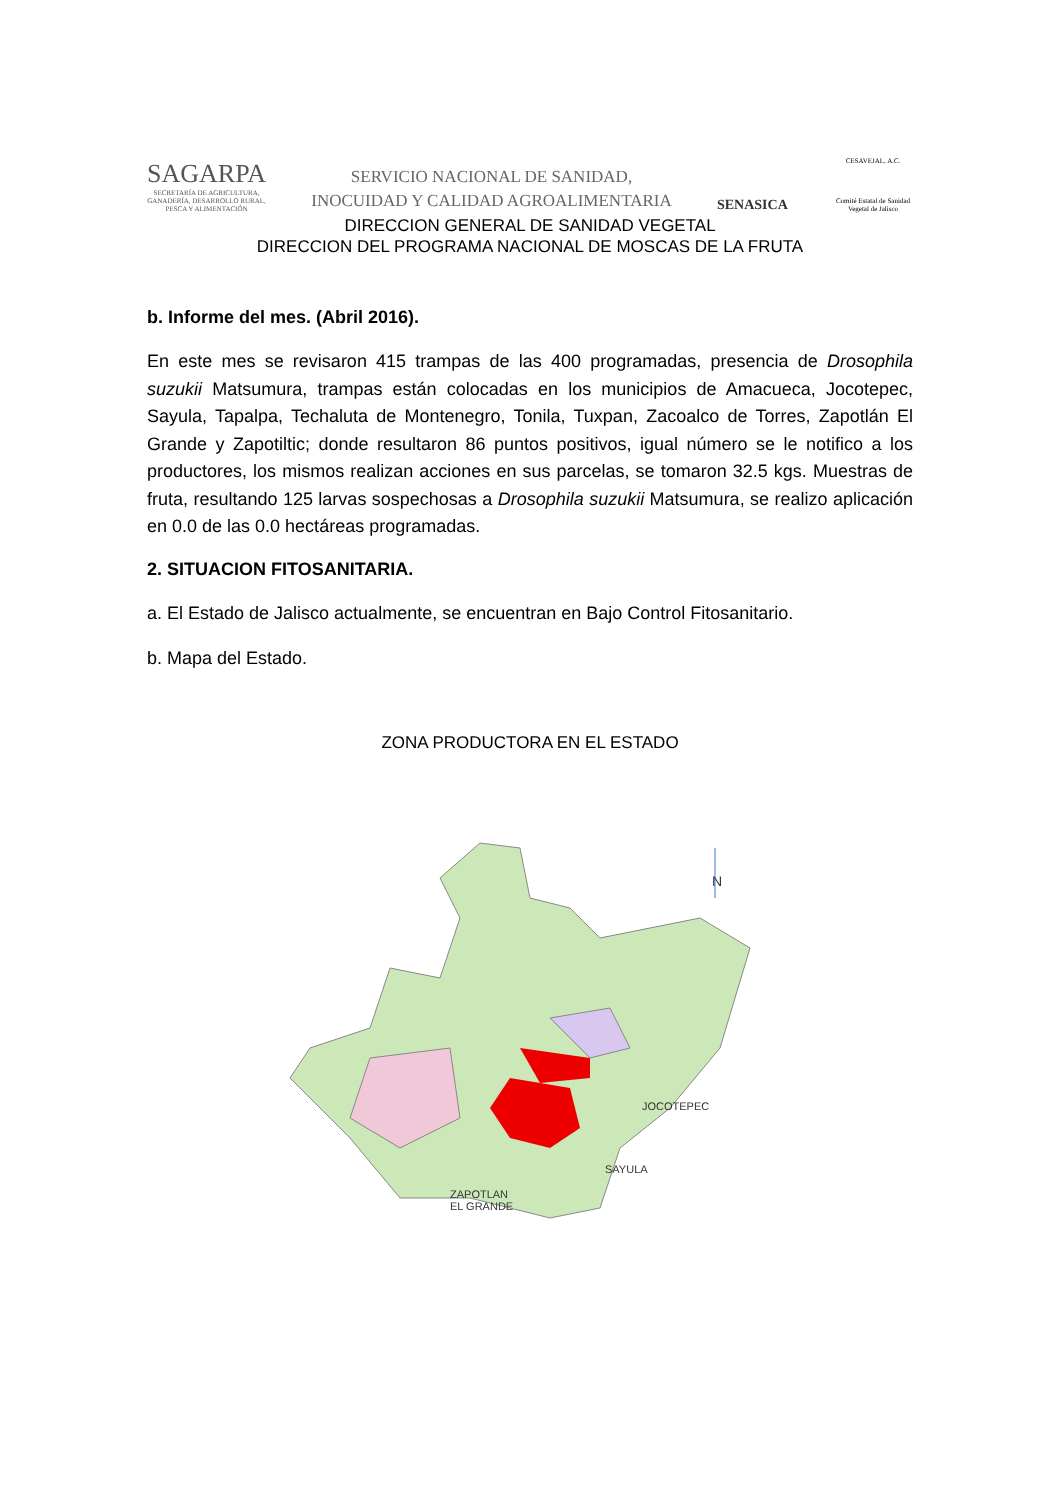SAGARPA
SECRETARÍA DE AGRICULTURA,
GANADERÍA, DESARROLLO RURAL,
PESCA Y ALIMENTACIÓN
SERVICIO NACIONAL DE SANIDAD,
INOCUIDAD Y CALIDAD AGROALIMENTARIA
SENASICA
CESAVEJAL, A.C.
Comité Estatal de Sanidad Vegetal de Jalisco
DIRECCION GENERAL DE SANIDAD VEGETAL
DIRECCION DEL PROGRAMA NACIONAL DE MOSCAS DE LA FRUTA
b. Informe del mes. (Abril 2016).
En este mes se revisaron 415 trampas de las 400 programadas, presencia de Drosophila suzukii Matsumura, trampas están colocadas en los municipios de Amacueca, Jocotepec, Sayula, Tapalpa, Techaluta de Montenegro, Tonila, Tuxpan, Zacoalco de Torres, Zapotlán El Grande y Zapotiltic; donde resultaron 86 puntos positivos, igual número se le notifico a los productores, los mismos realizan acciones en sus parcelas, se tomaron 32.5 kgs. Muestras de fruta, resultando 125 larvas sospechosas a Drosophila suzukii Matsumura, se realizo aplicación en 0.0 de las 0.0 hectáreas programadas.
2. SITUACION FITOSANITARIA.
a. El Estado de Jalisco actualmente, se encuentran en Bajo Control Fitosanitario.
b. Mapa del Estado.
ZONA PRODUCTORA EN EL ESTADO
N
JOCOTEPEC
SAYULA
ZAPOTLAN
EL GRANDE